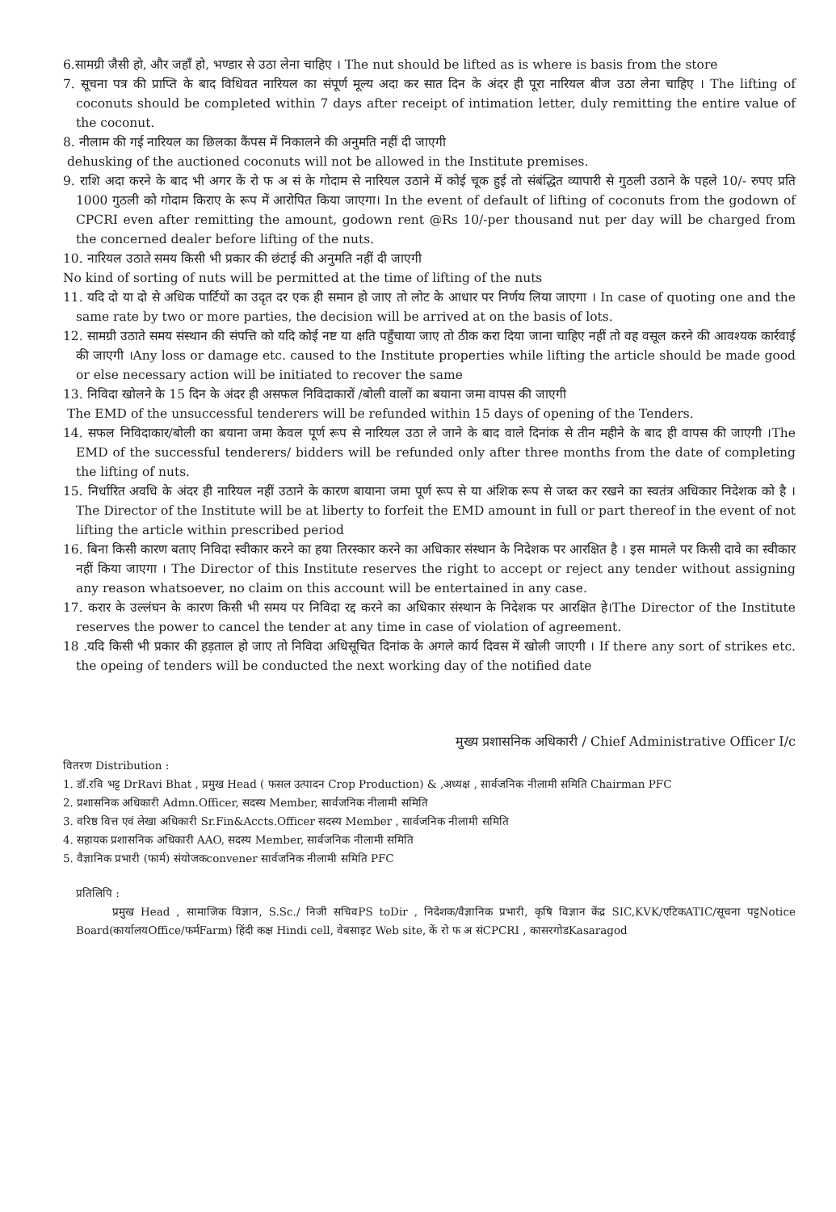6.सामग्री जैसी हो, और जहाँ हो, भण्डार से उठा लेना चाहिए । The nut should be lifted as is where is basis from the store
7. सूचना पत्र की प्राप्ति के बाद विधिवत नारियल का संपूर्ण मूल्य अदा कर सात दिन के अंदर ही पूरा नारियल बीज उठा लेना चाहिए । The lifting of coconuts should be completed within 7 days after receipt of intimation letter, duly remitting the entire value of the coconut.
8. नीलाम की गई नारियल का छिलका कैंपस में निकालने की अनुमति नहीं दी जाएगी
dehusking of the auctioned coconuts will not be allowed in the Institute premises.
9. राशि अदा करने के बाद भी अगर कें रो फ अ सं के गोदाम से नारियल उठाने में कोई चूक हुई तो संबंद्धित व्यापारी से गुठली उठाने के पहले 10/- रुपए प्रति 1000 गुठली को गोदाम किराए के रूप में आरोपित किया जाएगा। In the event of default of lifting of coconuts from the godown of CPCRI even after remitting the amount, godown rent @Rs 10/-per thousand nut per day will be charged from the concerned dealer before lifting of the nuts.
10. नारियल उठाते समय किसी भी प्रकार की छंटाई की अनुमति नहीं दी जाएगी
No kind of sorting of nuts will be permitted at the time of lifting of the nuts
11. यदि दो या दो से अधिक पार्टियों का उदृत दर एक ही समान हो जाए तो लोट के आधार पर निर्णय लिया जाएगा । In case of quoting one and the same rate by two or more parties, the decision will be arrived at on the basis of lots.
12. सामग्री उठाते समय संस्थान की संपत्ति को यदि कोई नष्ट या क्षति पहुँचाया जाए तो ठीक करा दिया जाना चाहिए नहीं तो वह वसूल करने की आवश्यक कार्रवाई की जाएगी ।Any loss or damage etc. caused to the Institute properties while lifting the article should be made good or else necessary action will be initiated to recover the same
13. निविदा खोलने के 15 दिन के अंदर ही असफल निविदाकारों /बोली वालों का बयाना जमा वापस की जाएगी
The EMD of the unsuccessful tenderers will be refunded within 15 days of opening of the Tenders.
14. सफल निविदाकार/बोली का बयाना जमा केवल पूर्ण रूप से नारियल उठा ले जाने के बाद वाले दिनांक से तीन महीने के बाद ही वापस की जाएगी ।The EMD of the successful tenderers/ bidders will be refunded only after three months from the date of completing the lifting of nuts.
15. निर्धारित अवधि के अंदर ही नारियल नहीं उठाने के कारण बायाना जमा पूर्ण रूप से या अंशिक रूप से जब्त कर रखने का स्वतंत्र अधिकार निदेशक को है । The Director of the Institute will be at liberty to forfeit the EMD amount in full or part thereof in the event of not lifting the article within prescribed period
16. बिना किसी कारण बताए निविदा स्वीकार करने का हया तिरस्कार करने का अधिकार संस्थान के निदेशक पर आरक्षित है । इस मामले पर किसी दावे का स्वीकार नहीं किया जाएगा । The Director of this Institute reserves the right to accept or reject any tender without assigning any reason whatsoever, no claim on this account will be entertained in any case.
17. करार के उल्लंघन के कारण किसी भी समय पर निविदा रद्द करने का अधिकार संस्थान के निदेशक पर आरक्षित हे।The Director of the Institute reserves the power to cancel the tender at any time in case of violation of agreement.
18 .यदि किसी भी प्रकार की हड़ताल हो जाए तो निविदा अधिसूचित दिनांक के अगले कार्य दिवस में खोली जाएगी । If there any sort of strikes etc. the opeing of tenders will be conducted the next working day of the notified date
मुख्य प्रशासनिक अधिकारी / Chief Administrative Officer I/c
वितरण Distribution :
1. डॉ.रवि भट्ट DrRavi Bhat , प्रमुख Head ( फसल उत्पादन Crop Production) & ,अध्यक्ष , सार्वजनिक नीलामी समिति Chairman PFC
2. प्रशासनिक अधिकारी Admn.Officer, सदस्य Member, सार्वजनिक नीलामी समिति
3. वरिष्ठ वित्त एवं लेखा अधिकारी Sr.Fin&Accts.Officer सदस्य Member , सार्वजनिक नीलामी समिति
4. सहायक प्रशासनिक अधिकारी AAO, सदस्य Member, सार्वजनिक नीलामी समिति
5. वैज्ञानिक प्रभारी (फार्म) संयोजकconvener सार्वजनिक नीलामी समिति PFC
प्रतिलिपि :
प्रमुख Head , सामाजिक विज्ञान, S.Sc./ निजी सचिवPS toDir , निदेशक/वैज्ञानिक प्रभारी, कृषि विज्ञान केंद्र SIC,KVK/एटिकATIC/सूचना पट्टNotice Board(कार्यालयOffice/फर्मFarm) हिंदी कक्ष Hindi cell, वेबसाइट Web site, कें रो फ अ संCPCRI , कासरगोडKasaragod